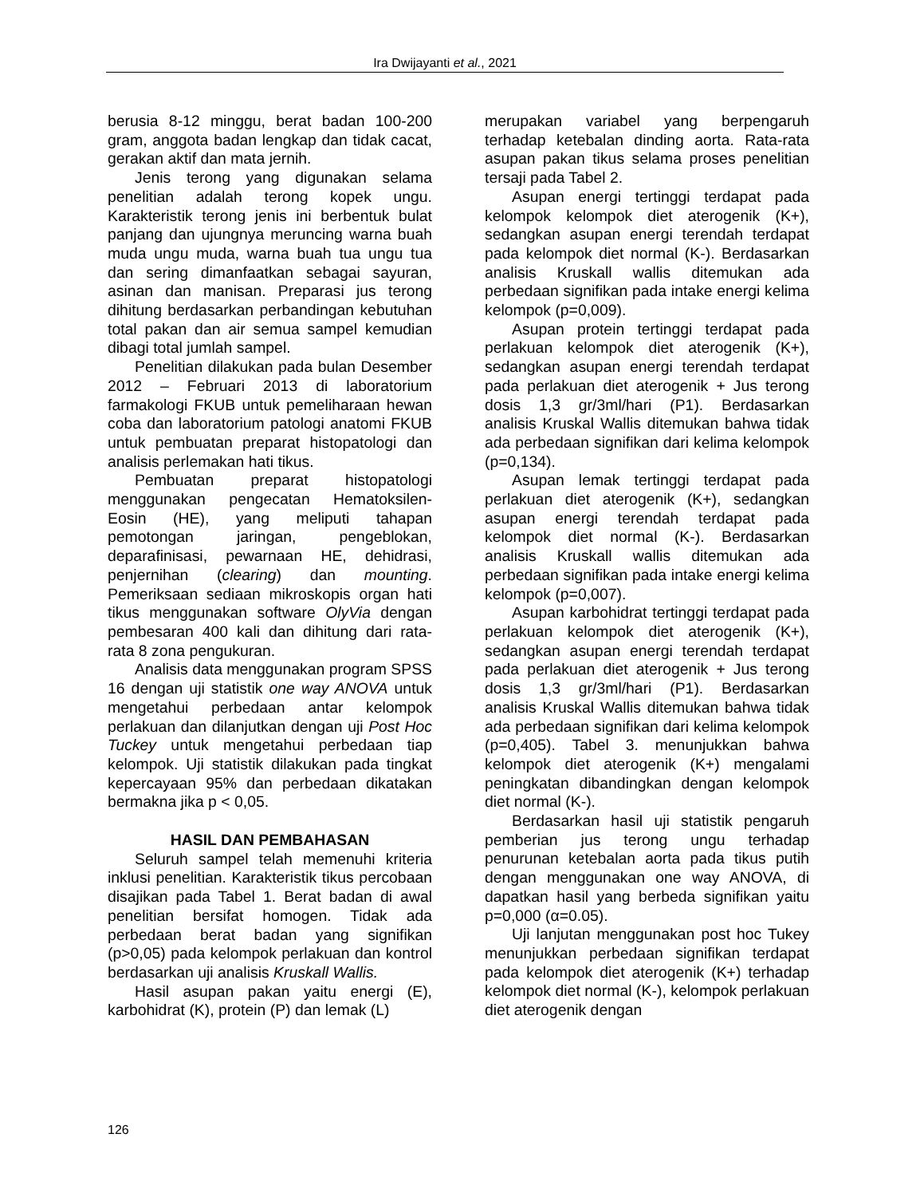Ira Dwijayanti et al., 2021
berusia 8-12 minggu, berat badan 100-200 gram, anggota badan lengkap dan tidak cacat, gerakan aktif dan mata jernih.
Jenis terong yang digunakan selama penelitian adalah terong kopek ungu. Karakteristik terong jenis ini berbentuk bulat panjang dan ujungnya meruncing warna buah muda ungu muda, warna buah tua ungu tua dan sering dimanfaatkan sebagai sayuran, asinan dan manisan. Preparasi jus terong dihitung berdasarkan perbandingan kebutuhan total pakan dan air semua sampel kemudian dibagi total jumlah sampel.
Penelitian dilakukan pada bulan Desember 2012 – Februari 2013 di laboratorium farmakologi FKUB untuk pemeliharaan hewan coba dan laboratorium patologi anatomi FKUB untuk pembuatan preparat histopatologi dan analisis perlemakan hati tikus.
Pembuatan preparat histopatologi menggunakan pengecatan Hematoksilen-Eosin (HE), yang meliputi tahapan pemotongan jaringan, pengeblokan, deparafinisasi, pewarnaan HE, dehidrasi, penjernihan (clearing) dan mounting. Pemeriksaan sediaan mikroskopis organ hati tikus menggunakan software OlyVia dengan pembesaran 400 kali dan dihitung dari rata-rata 8 zona pengukuran.
Analisis data menggunakan program SPSS 16 dengan uji statistik one way ANOVA untuk mengetahui perbedaan antar kelompok perlakuan dan dilanjutkan dengan uji Post Hoc Tuckey untuk mengetahui perbedaan tiap kelompok. Uji statistik dilakukan pada tingkat kepercayaan 95% dan perbedaan dikatakan bermakna jika p < 0,05.
HASIL DAN PEMBAHASAN
Seluruh sampel telah memenuhi kriteria inklusi penelitian. Karakteristik tikus percobaan disajikan pada Tabel 1. Berat badan di awal penelitian bersifat homogen. Tidak ada perbedaan berat badan yang signifikan (p>0,05) pada kelompok perlakuan dan kontrol berdasarkan uji analisis Kruskall Wallis.
Hasil asupan pakan yaitu energi (E), karbohidrat (K), protein (P) dan lemak (L)
merupakan variabel yang berpengaruh terhadap ketebalan dinding aorta. Rata-rata asupan pakan tikus selama proses penelitian tersaji pada Tabel 2.
Asupan energi tertinggi terdapat pada kelompok kelompok diet aterogenik (K+), sedangkan asupan energi terendah terdapat pada kelompok diet normal (K-). Berdasarkan analisis Kruskall wallis ditemukan ada perbedaan signifikan pada intake energi kelima kelompok (p=0,009).
Asupan protein tertinggi terdapat pada perlakuan kelompok diet aterogenik (K+), sedangkan asupan energi terendah terdapat pada perlakuan diet aterogenik + Jus terong dosis 1,3 gr/3ml/hari (P1). Berdasarkan analisis Kruskal Wallis ditemukan bahwa tidak ada perbedaan signifikan dari kelima kelompok (p=0,134).
Asupan lemak tertinggi terdapat pada perlakuan diet aterogenik (K+), sedangkan asupan energi terendah terdapat pada kelompok diet normal (K-). Berdasarkan analisis Kruskall wallis ditemukan ada perbedaan signifikan pada intake energi kelima kelompok (p=0,007).
Asupan karbohidrat tertinggi terdapat pada perlakuan kelompok diet aterogenik (K+), sedangkan asupan energi terendah terdapat pada perlakuan diet aterogenik + Jus terong dosis 1,3 gr/3ml/hari (P1). Berdasarkan analisis Kruskal Wallis ditemukan bahwa tidak ada perbedaan signifikan dari kelima kelompok (p=0,405). Tabel 3. menunjukkan bahwa kelompok diet aterogenik (K+) mengalami peningkatan dibandingkan dengan kelompok diet normal (K-).
Berdasarkan hasil uji statistik pengaruh pemberian jus terong ungu terhadap penurunan ketebalan aorta pada tikus putih dengan menggunakan one way ANOVA, di dapatkan hasil yang berbeda signifikan yaitu p=0,000 (α=0.05).
Uji lanjutan menggunakan post hoc Tukey menunjukkan perbedaan signifikan terdapat pada kelompok diet aterogenik (K+) terhadap kelompok diet normal (K-), kelompok perlakuan diet aterogenik dengan
126